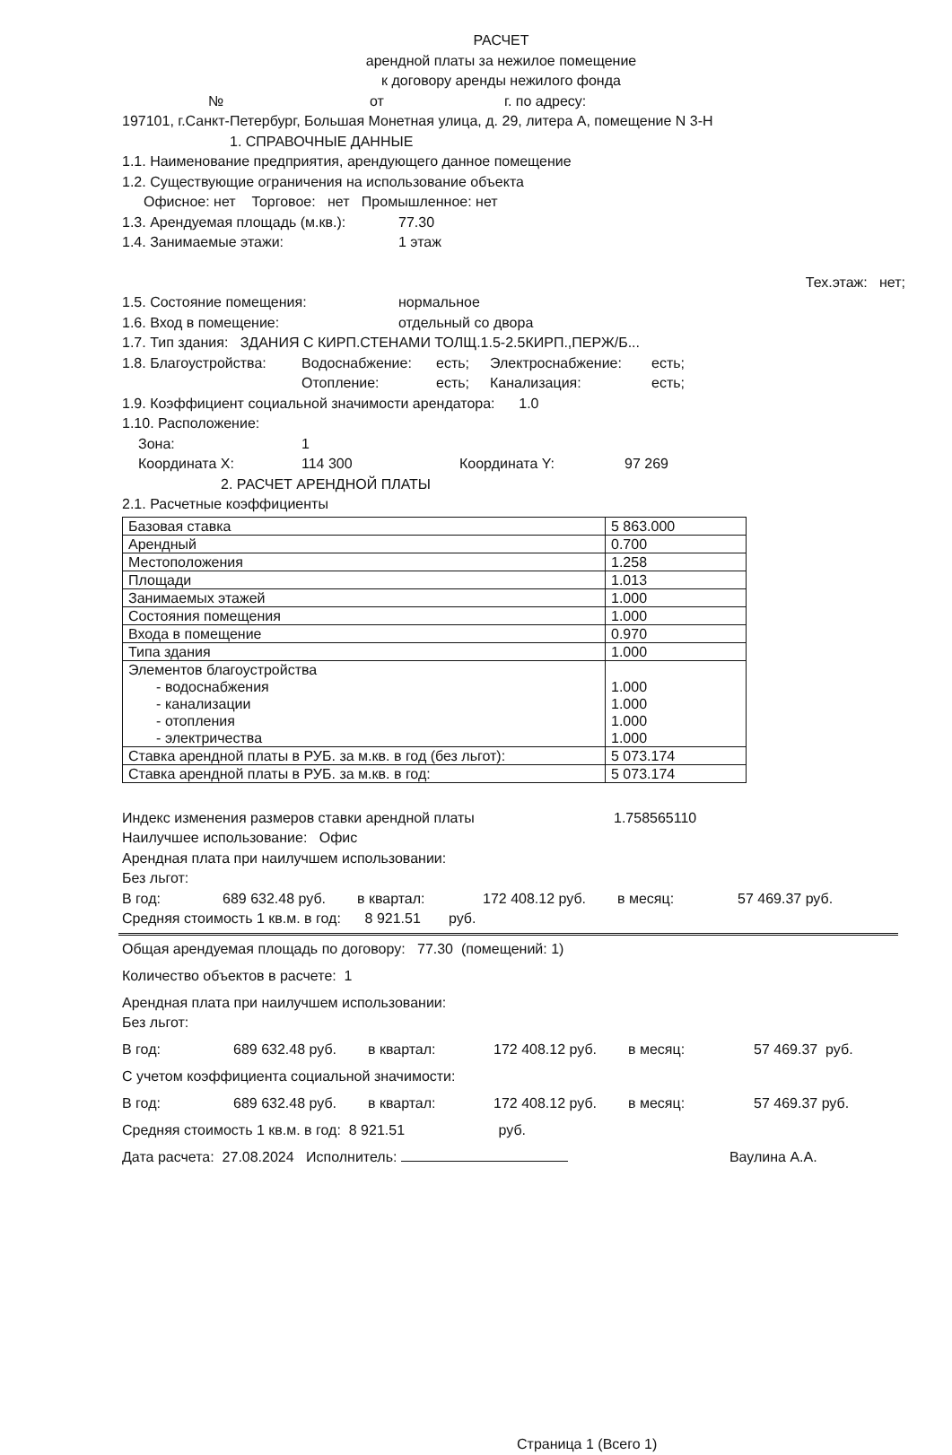РАСЧЕТ
арендной платы за нежилое помещение
к договору аренды нежилого фонда
№ от г. по адресу:
197101, г.Санкт-Петербург, Большая Монетная улица, д. 29, литера А, помещение N 3-Н
1. СПРАВОЧНЫЕ ДАННЫЕ
1.1. Наименование предприятия, арендующего данное помещение
1.2. Существующие ограничения на использование объекта
Офисное: нет Торговое: нет Промышленное: нет
1.3. Арендуемая площадь (м.кв.): 77.30
1.4. Занимаемые этажи: 1 этаж
Тех.этаж: нет;
1.5. Состояние помещения: нормальное
1.6. Вход в помещение: отдельный со двора
1.7. Тип здания: ЗДАНИЯ С КИРП.СТЕНАМИ ТОЛЩ.1.5-2.5КИРП.,ПЕРЖ/Б...
1.8. Благоустройства: Водоснабжение: есть; Электроснабжение: есть;
Отопление: есть; Канализация: есть;
1.9. Коэффициент социальной значимости арендатора: 1.0
1.10. Расположение:
Зона: 1
Координата X: 114 300 Координата Y: 97 269
2. РАСЧЕТ АРЕНДНОЙ ПЛАТЫ
2.1. Расчетные коэффициенты
| Базовая ставка | 5 863.000 |
| Арендный | 0.700 |
| Местоположения | 1.258 |
| Площади | 1.013 |
| Занимаемых этажей | 1.000 |
| Состояния помещения | 1.000 |
| Входа в помещение | 0.970 |
| Типа здания | 1.000 |
| Элементов благоустройства - водоснабжения - канализации - отопления - электричества | 1.000 1.000 1.000 1.000 |
| Ставка арендной платы в РУБ. за м.кв. в год (без льгот): | 5 073.174 |
| Ставка арендной платы в РУБ. за м.кв. в год: | 5 073.174 |
Индекс изменения размеров ставки арендной платы 1.758565110
Наилучшее использование: Офис
Арендная плата при наилучшем использовании:
Без льгот:
В год: 689 632.48 руб. в квартал: 172 408.12 руб. в месяц: 57 469.37 руб.
Средняя стоимость 1 кв.м. в год: 8 921.51 руб.
Общая арендуемая площадь по договору: 77.30 (помещений: 1)
Количество объектов в расчете: 1
Арендная плата при наилучшем использовании:
Без льгот:
В год: 689 632.48 руб. в квартал: 172 408.12 руб. в месяц: 57 469.37 руб.
С учетом коэффициента социальной значимости:
В год: 689 632.48 руб. в квартал: 172 408.12 руб. в месяц: 57 469.37 руб.
Средняя стоимость 1 кв.м. в год: 8 921.51 руб.
Дата расчета: 27.08.2024 Исполнитель: Ваулина А.А.
Страница 1 (Всего 1)